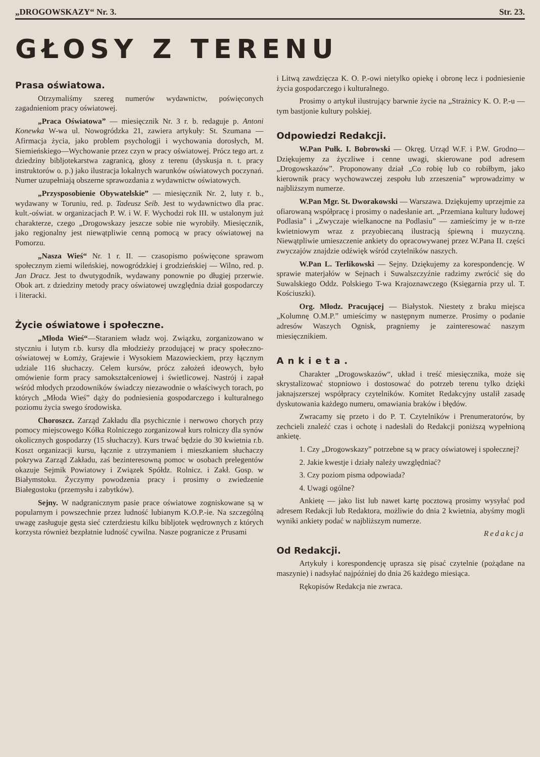„DROGOWSKAZY“ Nr. 3. Str. 23.
GŁOSY Z TERENU
Prasa oświatowa.
Otrzymaliśmy szereg numerów wydawnictw, poświęconych zagadnieniom pracy oświatowej.
„Praca Oświatowa” — miesięcznik Nr. 3 r. b. redaguje p. Antoni Konewka W-wa ul. Nowogródzka 21, zawiera artykuły: St. Szumana — Afirmacja życia, jako problem psychologji i wychowania dorosłych, M. Siemieńskiego—Wychowanie przez czyn w pracy oświatowej. Prócz tego art. z dziedziny bibljotekarstwa zagranicą, głosy z terenu (dyskusja n. t. pracy instruktorów o. p.) jako ilustracja lokalnych warunków oświatowych poczynań. Numer uzupełniają obszerne sprawozdania z wydawnictw oświatowych.
„Przysposobienie Obywatelskie” — miesięcznik Nr. 2, luty r. b., wydawany w Toruniu, red. p. Tadeusz Seib. Jest to wydawnictwo dla prac. kult.-oświat. w organizacjach P. W. i W. F. Wychodzi rok III. w ustalonym już charakterze, czego „Drogowskazy jeszcze sobie nie wyrobiły. Miesięcznik, jako regjonalny jest niewątpliwie cenną pomocą w pracy oświatowej na Pomorzu.
„Nasza Wieś“ Nr. 1 r. II. — czasopismo poświęcone sprawom społecznym ziemi wileńskiej, nowogródzkiej i grodzieńskiej — Wilno, red. p. Jan Dracz. Jest to dwutygodnik, wydawany ponownie po długiej przerwie. Obok art. z dziedziny metody pracy oświatowej uwzględnia dział gospodarczy i literacki.
Życie oświatowe i społeczne.
„Młoda Wieś“—Staraniem władz woj. Związku, zorganizowano w styczniu i lutym r.b. kursy dla młodzieży przodującej w pracy społeczno-oświatowej w Łomży, Grajewie i Wysokiem Mazowieckiem, przy łącznym udziale 116 słuchaczy. Celem kursów, prócz założeń ideowych, było omówienie form pracy samokształceniowej i świetlicowej. Nastrój i zapał wśród młodych przodowników świadczy niezawodnie o właściwych torach, po których „Młoda Wieś” dąży do podniesienia gospodarczego i kulturalnego poziomu życia swego środowiska.
Choroszcz. Zarząd Zakładu dla psychicznie i nerwowo chorych przy pomocy miejscowego Kółka Rolniczego zorganizował kurs rolniczy dla synów okolicznych gospodarzy (15 słuchaczy). Kurs trwać będzie do 30 kwietnia r.b. Koszt organizacji kursu, łącznie z utrzymaniem i mieszkaniem słuchaczy pokrywa Zarząd Zakładu, zaś bezinteresowną pomoc w osobach prelegentów okazuje Sejmik Powiatowy i Związek Spółdz. Rolnicz. i Zakł. Gosp. w Białymstoku. Życzymy powodzenia pracy i prosimy o zwiedzenie Białegostoku (przemysłu i zabytków).
Sejny. W nadgranicznym pasie prace oświatowe zogniskowane są w popularnym i powszechnie przez ludność lubianym K.O.P.-ie. Na szczególną uwagę zasługuje gęsta sieć czterdziestu kilku bibljotek wędrownych z których korzysta również bezpłatnie ludność cywilna. Nasze pogranicze z Prusami
i Litwą zawdzięcza K. O. P.-owi nietylko opiekę i obronę lecz i podniesienie życia gospodarczego i kulturalnego.
Prosimy o artykuł ilustrujący barwnie życie na „Strażnicy K. O. P.-u — tym bastjonie kultury polskiej.
Odpowiedzi Redakcji.
W.Pan Pułk. I. Bobrowski — Okręg. Urząd W.F. i P.W. Grodno—Dziękujemy za życzliwe i cenne uwagi, skierowane pod adresem „Drogowskazów”. Proponowany dział „Co robię lub co robiłbym, jako kierownik pracy wychowawczej zespołu lub zrzeszenia” wprowadzimy w najbliższym numerze.
W.Pan Mgr. St. Dworakowski — Warszawa. Dziękujemy uprzejmie za ofiarowaną współpracę i prosimy o nadesłanie art. „Przemiana kultury ludowej Podlasia” i „Zwyczaje wielkanocne na Podlasiu” — zamieścimy je w n-rze kwietniowym wraz z przyobiecaną ilustracją śpiewną i muzyczną. Niewątpliwie umieszczenie ankiety do opracowywanej przez W.Pana II. części zwyczajów znajdzie odźwięk wśród czytelników naszych.
W.Pan L. Terlikowski — Sejny. Dziękujemy za korespondencję. W sprawie materjałów w Sejnach i Suwalszczyźnie radzimy zwrócić się do Suwalskiego Oddz. Polskiego T-wa Krajoznawczego (Księgarnia przy ul. T. Kościuszki).
Org. Młodz. Pracującej — Białystok. Niestety z braku miejsca „Kolumnę O.M.P.” umieścimy w następnym numerze. Prosimy o podanie adresów Waszych Ognisk, pragniemy je zainteresować naszym miesięcznikiem.
Ankieta.
Charakter „Drogowskazów“, układ i treść miesięcznika, może się skrystalizować stopniowo i dostosować do potrzeb terenu tylko dzięki jaknajszerszej współpracy czytelników. Komitet Redakcyjny ustalił zasadę dyskutowania każdego numeru, omawiania braków i błędów.
Zwracamy się przeto i do P. T. Czytelników i Prenumeratorów, by zechcieli znaleźć czas i ochotę i nadesłali do Redakcji poniższą wypełnioną ankietę.
1. Czy „Drogowskazy” potrzebne są w pracy oświatowej i społecznej?
2. Jakie kwestje i działy należy uwzględniać?
3. Czy poziom pisma odpowiada?
4. Uwagi ogólne?
Ankietę — jako list lub nawet kartę pocztową prosimy wysyłać pod adresem Redakcji lub Redaktora, możliwie do dnia 2 kwietnia, abyśmy mogli wyniki ankiety podać w najbliższym numerze.
Redakcja
Od Redakcji.
Artykuły i korespondencję uprasza się pisać czytelnie (pożądane na maszynie) i nadsyłać najpóźniej do dnia 26 każdego miesiąca.
Rękopisów Redakcja nie zwraca.